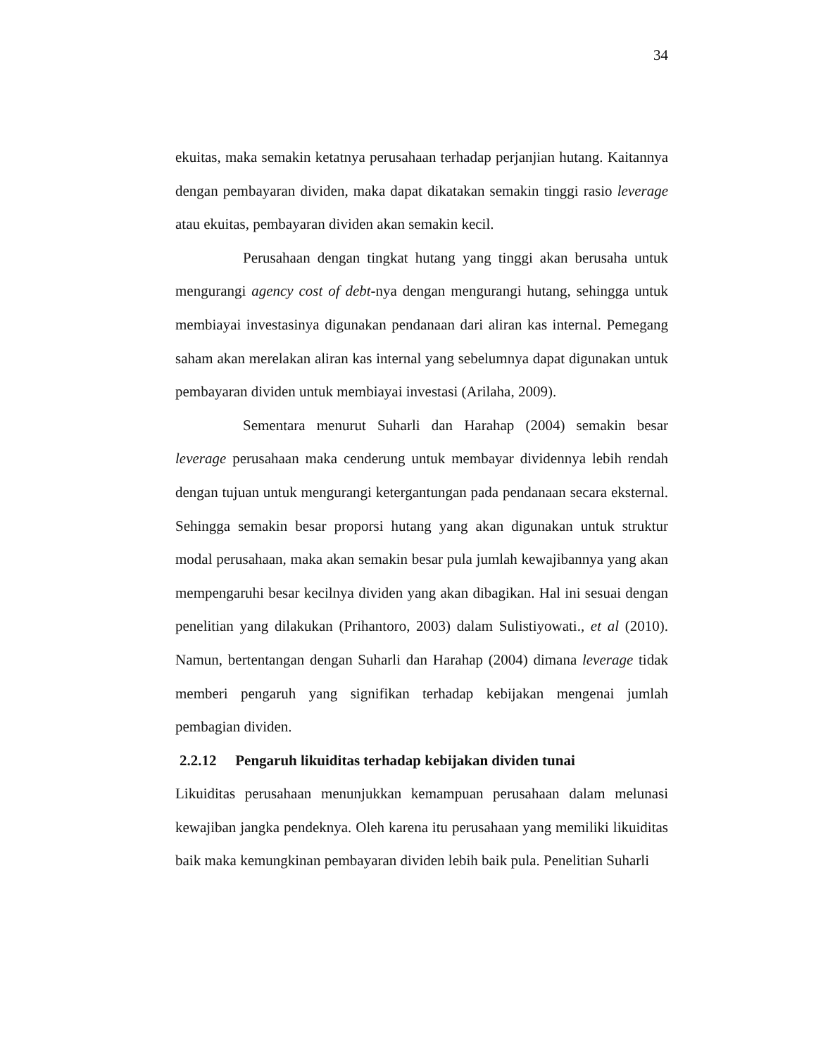34
ekuitas, maka semakin ketatnya perusahaan terhadap perjanjian hutang. Kaitannya dengan pembayaran dividen, maka dapat dikatakan semakin tinggi rasio leverage atau ekuitas, pembayaran dividen akan semakin kecil.
Perusahaan dengan tingkat hutang yang tinggi akan berusaha untuk mengurangi agency cost of debt-nya dengan mengurangi hutang, sehingga untuk membiayai investasinya digunakan pendanaan dari aliran kas internal. Pemegang saham akan merelakan aliran kas internal yang sebelumnya dapat digunakan untuk pembayaran dividen untuk membiayai investasi (Arilaha, 2009).
Sementara menurut Suharli dan Harahap (2004) semakin besar leverage perusahaan maka cenderung untuk membayar dividennya lebih rendah dengan tujuan untuk mengurangi ketergantungan pada pendanaan secara eksternal. Sehingga semakin besar proporsi hutang yang akan digunakan untuk struktur modal perusahaan, maka akan semakin besar pula jumlah kewajibannya yang akan mempengaruhi besar kecilnya dividen yang akan dibagikan. Hal ini sesuai dengan penelitian yang dilakukan (Prihantoro, 2003) dalam Sulistiyowati., et al (2010). Namun, bertentangan dengan Suharli dan Harahap (2004) dimana leverage tidak memberi pengaruh yang signifikan terhadap kebijakan mengenai jumlah pembagian dividen.
2.2.12 Pengaruh likuiditas terhadap kebijakan dividen tunai
Likuiditas perusahaan menunjukkan kemampuan perusahaan dalam melunasi kewajiban jangka pendeknya. Oleh karena itu perusahaan yang memiliki likuiditas baik maka kemungkinan pembayaran dividen lebih baik pula. Penelitian Suharli